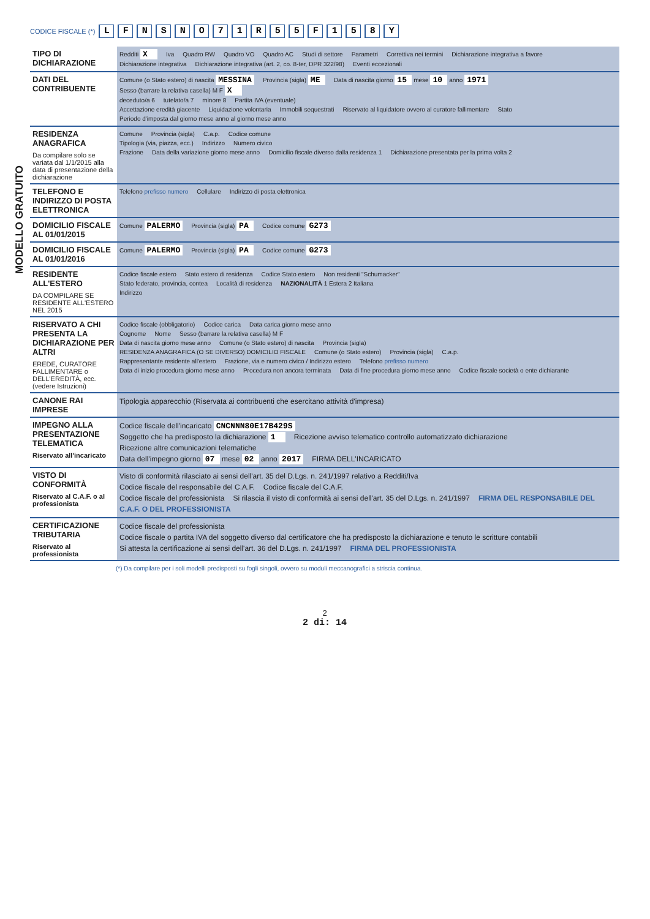MODELLO GRATUITO
CODICE FISCALE (*) LFNSNO 71 R 55 F 158 Y
| TIPO DI DICHIARAZIONE | Redditi X Iva Quadro RW Quadro VO Quadro AC Studi di settore Parametri Correttiva nei termini Dichiarazione integrativa a favore Dichiarazione integrativa Dichiarazione integrativa (art. 2, co. 8-ter, DPR 322/98) Eventi eccezionali |
| DATI DEL CONTRIBUENTE | Comune (o Stato estero) di nascita MESSINA Provincia (sigla) ME Data di nascita giorno 15 mese 10 anno 1971 Sesso (barrare la relativa casella) M F X deceduto/a 6 tutelato/a 7 minore 8 Partita IVA (eventuale) Accettazione eredità giacente Liquidazione volontaria Immobili sequestrati Riservato al liquidatore ovvero al curatore fallimentare Stato Periodo d'imposta dal giorno mese anno al giorno mese anno |
| RESIDENZA ANAGRAFICA Da compilare solo se variata dal 1/1/2015 alla data di presentazione della dichiarazione | Comune Provincia (sigla) C.a.p. Codice comune Tipologia (via, piazza, ecc.) Indirizzo Numero civico Frazione Data della variazione giorno mese anno Domicilio fiscale diverso dalla residenza 1 Dichiarazione presentata per la prima volta 2 |
| TELEFONO E INDIRIZZO DI POSTA ELETTRONICA | Telefono prefisso numero Cellulare Indirizzo di posta elettronica |
| DOMICILIO FISCALE AL 01/01/2015 | Comune PALERMO Provincia (sigla) PA Codice comune G273 |
| DOMICILIO FISCALE AL 01/01/2016 | Comune PALERMO Provincia (sigla) PA Codice comune G273 |
| RESIDENTE ALL'ESTERO DA COMPILARE SE RESIDENTE ALL'ESTERO NEL 2015 | Codice fiscale estero Stato estero di residenza Codice Stato estero Non residenti "Schumacker" Stato federato, provincia, contea Località di residenza NAZIONALITÀ 1 Estera 2 Italiana Indirizzo |
| RISERVATO A CHI PRESENTA LA DICHIARAZIONE PER ALTRI EREDE, CURATORE FALLIMENTARE o DELL'EREDITÀ, ecc. (vedere Istruzioni) | Codice fiscale (obbligatorio) Codice carica Data carica giorno mese anno Cognome Nome Sesso (barrare la relativa casella) M F Data di nascita giorno mese anno Comune (o Stato estero) di nascita Provincia (sigla) RESIDENZA ANAGRAFICA (O SE DIVERSO) DOMICILIO FISCALE Comune (o Stato estero) Provincia (sigla) C.a.p. Rappresentante residente all'estero Frazione, via e numero civico / Indirizzo estero Telefono prefisso numero Data di inizio procedura giorno mese anno Procedura non ancora terminata Data di fine procedura giorno mese anno Codice fiscale società o ente dichiarante |
| CANONE RAI IMPRESE | Tipologia apparecchio (Riservata ai contribuenti che esercitano attività d'impresa) |
| IMPEGNO ALLA PRESENTAZIONE TELEMATICA Riservato all'incaricato | Codice fiscale dell'incaricato CNCNNN80E17B429S Soggetto che ha predisposto la dichiarazione 1 Ricezione avviso telematico controllo automatizzato dichiarazione Ricezione altre comunicazioni telematiche Data dell'impegno giorno 07 mese 02 anno 2017 FIRMA DELL'INCARICATO |
| VISTO DI CONFORMITÀ Riservato al C.A.F. o al professionista | Visto di conformità rilasciato ai sensi dell'art. 35 del D.Lgs. n. 241/1997 relativo a Redditi/Iva Codice fiscale del responsabile del C.A.F. Codice fiscale del C.A.F. Codice fiscale del professionista Si rilascia il visto di conformità ai sensi dell'art. 35 del D.Lgs. n. 241/1997 FIRMA DEL RESPONSABILE DEL C.A.F. O DEL PROFESSIONISTA |
| CERTIFICAZIONE TRIBUTARIA Riservato al professionista | Codice fiscale del professionista Codice fiscale o partita IVA del soggetto diverso dal certificatore che ha predisposto la dichiarazione e tenuto le scritture contabili Si attesta la certificazione ai sensi dell'art. 36 del D.Lgs. n. 241/1997 FIRMA DEL PROFESSIONISTA |
(*) Da compilare per i soli modelli predisposti su fogli singoli, ovvero su moduli meccanografici a striscia continua.
2
2 di: 14